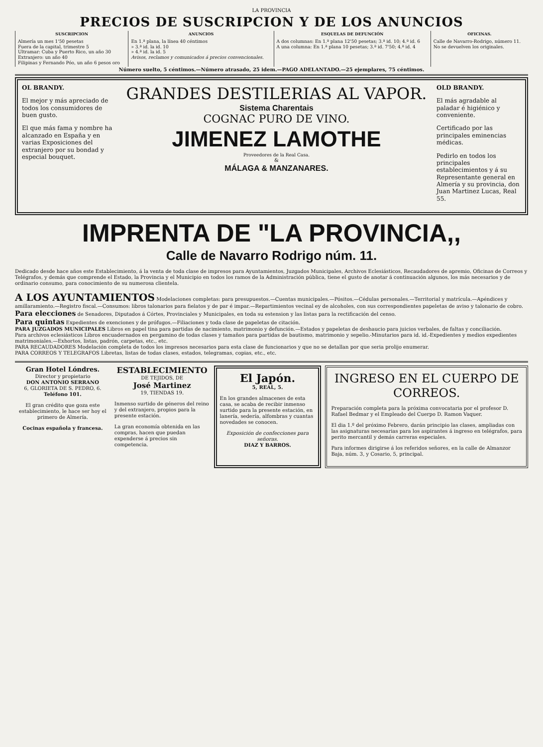LA PROVINCIA
PRECIOS DE SUSCRIPCION Y DE LOS ANUNCIOS
| SUSCRIPCION | ANUNCIOS | ESQUELAS DE DEFUNCIÓN | OFICINAS. |
| --- | --- | --- | --- |
| Almería un mes 1'50 pesetas Fuera de la capital, trimestre 5 Ultramar: Cuba y Puerto Rico, un año 30 Extranjero: un año 40 Filipinas y Fernando Póo, un año 6 pesos oro | En 1.ª plana, la línea 40 céntimos » 3.ª id. la id. 10 » 4.ª id. la id. 5 Avisos, reclamos y comunicados á precios convencionales. | A dos columnas: En 1.ª plana 12'50 pesetas; 3.ª id. 10; 4.ª id. 6 A una columna: En 1.ª plana 10 pesetas; 3.ª id. 7'50; 4.ª id. 4 | Calle de Navarro-Rodrigo, número 11. No se devuelven los originales. |
Número suelto, 5 céntimos.—Número atrasado, 25 idem.—PAGO ADELANTADO.—25 ejemplares, 75 céntimos.
OL BRANDY.
El mejor y más apreciado de todos los consumidores de buen gusto.
El que más fama y nombre ha alcanzado en España y en varias Exposiciones del extranjero por su bondad y especial bouquet.
GRANDES DESTILERIAS AL VAPOR.
Sistema Charentais
COGNAC PURO DE VINO.
JIMENEZ LAMOTHE
Proveedores de la Real Casa.
&
MÁLAGA & MANZANARES.
OLD BRANDY.
El más agradable al paladar é higiénico y conveniente.
Certificado por las principales eminencias médicas.
Pedirlo en todos los principales establecimientos y á su Representante general en Almería y su provincia, don Juan Martinez Lucas, Real 55.
IMPRENTA DE "LA PROVINCIA,,
Calle de Navarro Rodrigo núm. 11.
Dedicado desde hace años este Establecimiento, á la venta de toda clase de impresos para Ayuntamientos, Juzgados Municipales, Archivos Eclesiásticos, Recaudadores de apremio, Oficinas de Correos y Telégrafos, y demás que comprende el Estado, la Provincia y el Municipio en todos los ramos de la Administración pública, tiene el gusto de anotar á continuación algunos, los más necesarios y de ordinario consumo, para conocimiento de su numerosa clientela.
A LOS AYUNTAMIENTOS Modelaciones completas: para presupuestos.—Cuentas municipales.—Pósitos.—Cédulas personales.—Territorial y matrícula.—Apéndices y amillaramiento.—Registro fiscal.—Consumos: libros talonarios para fielatos y de par é impar.—Repartimientos vecinal ey de alcoholes, con sus correspondientes papeletas de aviso y talonario de cobro.
Para elecciones de Senadores, Diputados á Córtes, Provinciales y Municipales, en toda su estension y las listas para la rectificación del censo.
Para quintas Expedientes de exenciones y de prófugos.—Filiaciones y toda clase de papeletas de citación.
PARA JUZGADOS MUNICIPALES Libros en papel tina para partidas de nacimiento, matrimonio y defunción.—Estados y papeletas de deshaucio para juicios verbales, de faltas y conciliación.
Para archivos eclesiásticos Libros encuadernados en pergamino de todas clases y tamaños para partidas de bautismo, matrimonio y sepelio.-Minutarios para id. id.-Expedientes y medios expedientes matrimoniales.—Exhortos, listas, padrón, carpetas, etc., etc.
PARA RECAUDADORES Modelación completa de todos los impresos necesarios para esta clase de funcionarios y que no se detallan por que seria prolijo enumerar.
PARA CORREOS Y TELEGRAFOS Libretas, listas de todas clases, estados, telegramas, copias, etc., etc.
Gran Hotel Lóndres.
Director y propietario
DON ANTONIO SERRANO
6, GLORIETA DE S. PEDRO, 6.
Teléfono 101.
El gran crédito que goza este establecimiento, le hace ser hoy el primero de Almería.
Cocinas española y francesa.
ESTABLECIMIENTO
DE TEJIDOS, DE
José Martinez
19, TIENDAS 19.
Inmenso surtido de géneros del reino y del extranjero, propios para la presente estación.
La gran economía obtenida en las compras, hacen que puedan expenderse á precios sin competencia.
El Japón.
5, REAL, 5.
En los grandes almacenes de esta casa, se acaba de recibir inmenso surtido para la presente estación, en lanería, sedería, alfombras y cuantas novedades se conocen.
Exposición de confecciones para señoras.
DIAZ Y BARROS.
INGRESO EN EL CUERPO DE CORREOS.
Preparación completa para la próxima convocataria por el profesor D. Rafael Bedmar y el Empleado del Cuerpo D. Ramon Vaquer.
El dia 1.º del próximo Febrero, darán principio las clases, ampliadas con las asignaturas necesarias para los aspirantes á ingreso en telégrafos, para perito mercantil y demás carreras especiales.
Para informes dirigirse á los referidos señores, en la calle de Almanzor Baja, núm. 3, y Cosario, 5, principal.